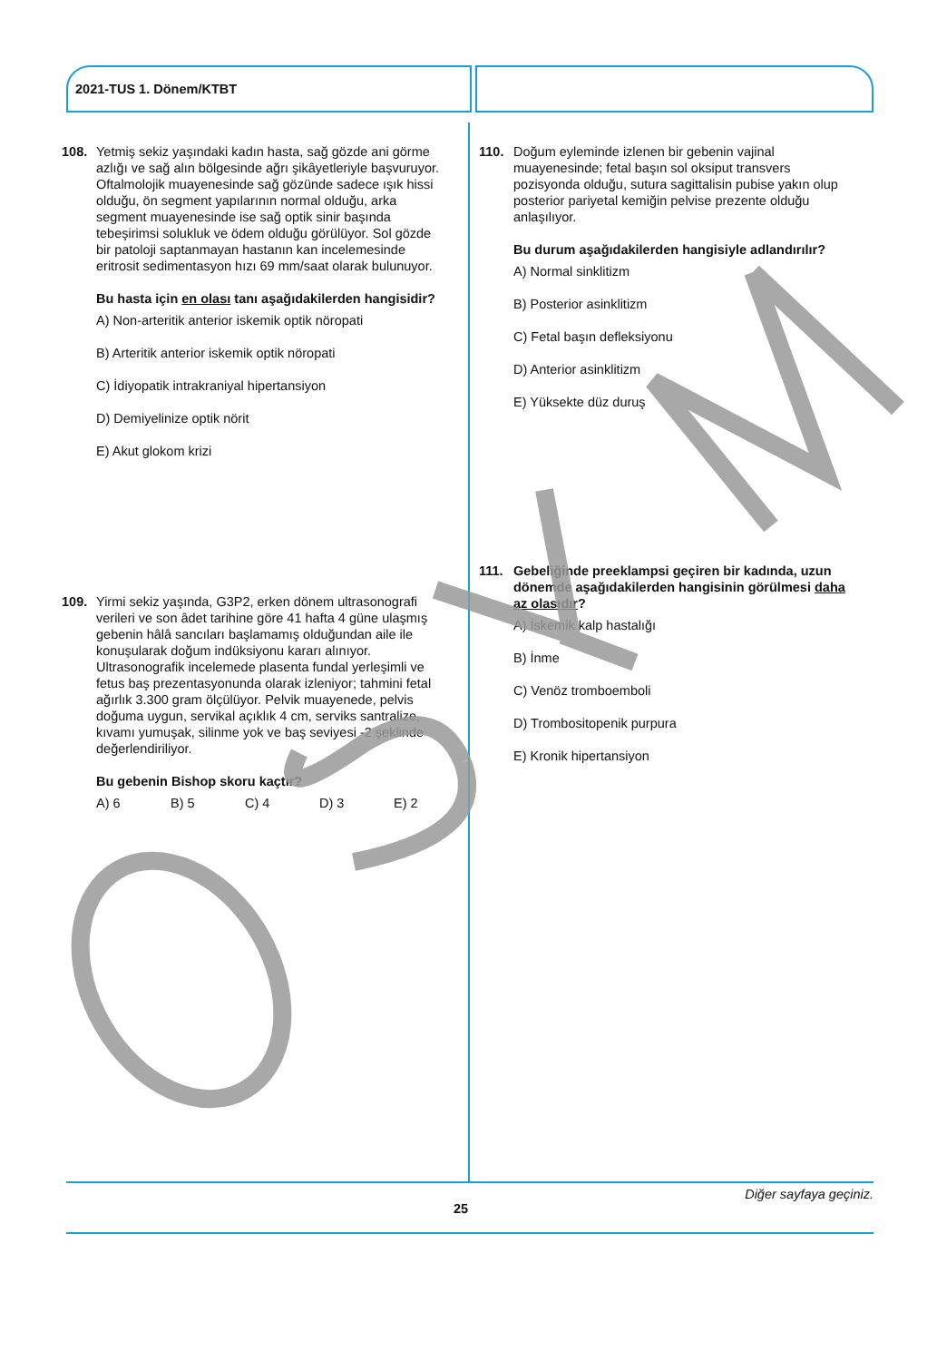2021-TUS 1. Dönem/KTBT
108. Yetmiş sekiz yaşındaki kadın hasta, sağ gözde ani görme azlığı ve sağ alın bölgesinde ağrı şikâyetleriyle başvuruyor. Oftalmolojik muayenesinde sağ gözünde sadece ışık hissi olduğu, ön segment yapılarının normal olduğu, arka segment muayenesinde ise sağ optik sinir başında tebeşirimsi solukluk ve ödem olduğu görülüyor. Sol gözde bir patoloji saptanmayan hastanın kan incelemesinde eritrosit sedimentasyon hızı 69 mm/saat olarak bulunuyor.
Bu hasta için en olası tanı aşağıdakilerden hangisidir?
A) Non-arteritik anterior iskemik optik nöropati
B) Arteritik anterior iskemik optik nöropati
C) İdiyopatik intrakraniyal hipertansiyon
D) Demiyelinize optik nörit
E) Akut glokom krizi
109. Yirmi sekiz yaşında, G3P2, erken dönem ultrasonografi verileri ve son âdet tarihine göre 41 hafta 4 güne ulaşmış gebenin hâlâ sancıları başlamamış olduğundan aile ile konuşularak doğum indüksiyonu kararı alınıyor. Ultrasonografik incelemede plasenta fundal yerleşimli ve fetus baş prezentasyonunda olarak izleniyor; tahmini fetal ağırlık 3.300 gram ölçülüyor. Pelvik muayenede, pelvis doğuma uygun, servikal açıklık 4 cm, serviks santralize, kıvamı yumuşak, silinme yok ve baş seviyesi -2 şeklinde değerlendiriliyor.
Bu gebenin Bishop skoru kaçtır?
A) 6 B) 5 C) 4 D) 3 E) 2
110. Doğum eyleminde izlenen bir gebenin vajinal muayenesinde; fetal başın sol oksiput transvers pozisyonda olduğu, sutura sagittalisin pubise yakın olup posterior pariyetal kemiğin pelvise prezente olduğu anlaşılıyor.
Bu durum aşağıdakilerden hangisiyle adlandırılır?
A) Normal sinklitizm
B) Posterior asinklitizm
C) Fetal başın defleksiyonu
D) Anterior asinklitizm
E) Yüksekte düz duruş
111. Gebeliğinde preeklampsi geçiren bir kadında, uzun dönemde aşağıdakilerden hangisinin görülmesi daha az olasıdır?
A) İskemik kalp hastalığı
B) İnme
C) Venöz tromboemboli
D) Trombositopenik purpura
E) Kronik hipertansiyon
Diğer sayfaya geçiniz.
25